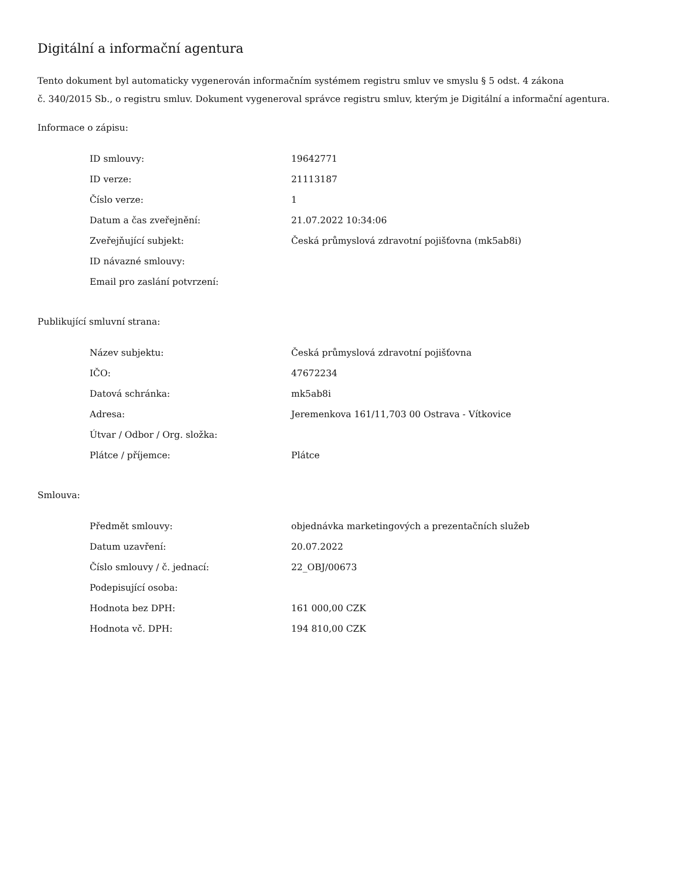Digitální a informační agentura
Tento dokument byl automaticky vygenerován informačním systémem registru smluv ve smyslu § 5 odst. 4 zákona
č. 340/2015 Sb., o registru smluv. Dokument vygeneroval správce registru smluv, kterým je Digitální a informační agentura.
Informace o zápisu:
| ID smlouvy: | 19642771 |
| ID verze: | 21113187 |
| Číslo verze: | 1 |
| Datum a čas zveřejnění: | 21.07.2022 10:34:06 |
| Zveřejňující subjekt: | Česká průmyslová zdravotní pojišťovna (mk5ab8i) |
| ID návazné smlouvy: | |
| Email pro zaslání potvrzení: | |
Publikující smluvní strana:
| Název subjektu: | Česká průmyslová zdravotní pojišťovna |
| IČO: | 47672234 |
| Datová schránka: | mk5ab8i |
| Adresa: | Jeremenkova 161/11,703 00 Ostrava - Vítkovice |
| Útvar / Odbor / Org. složka: | |
| Plátce / příjemce: | Plátce |
Smlouva:
| Předmět smlouvy: | objednávka marketingových a prezentačních služeb |
| Datum uzavření: | 20.07.2022 |
| Číslo smlouvy / č. jednací: | 22_OBJ/00673 |
| Podepisující osoba: | |
| Hodnota bez DPH: | 161 000,00 CZK |
| Hodnota vč. DPH: | 194 810,00 CZK |